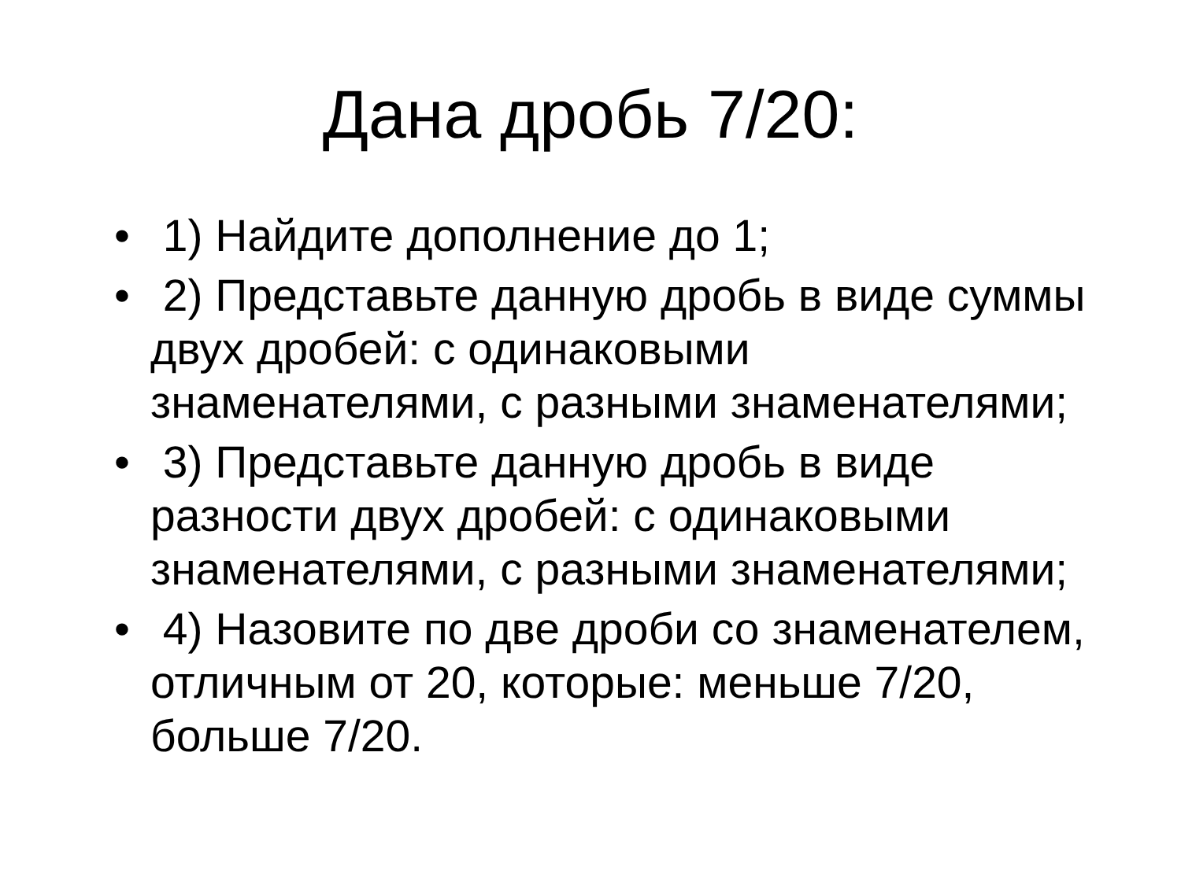Дана дробь 7/20:
• 1) Найдите дополнение до 1;
• 2) Представьте данную дробь в виде суммы двух дробей: с одинаковыми знаменателями, с разными знаменателями;
• 3) Представьте данную дробь в виде разности двух дробей: с одинаковыми знаменателями, с разными знаменателями;
• 4) Назовите по две дроби со знаменателем, отличным от 20, которые: меньше 7/20, больше 7/20.